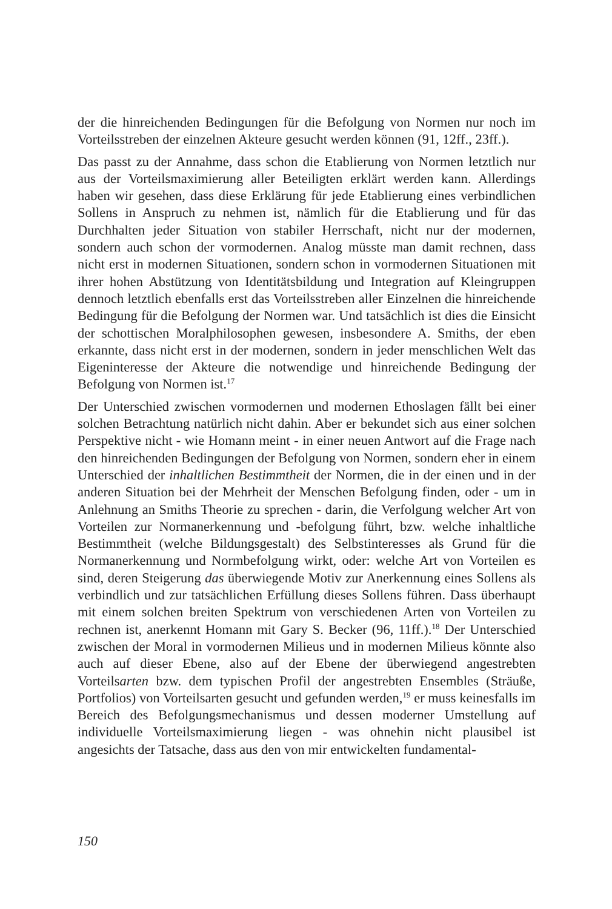der die hinreichenden Bedingungen für die Befolgung von Normen nur noch im Vorteilsstreben der einzelnen Akteure gesucht werden können (91, 12ff., 23ff.).
Das passt zu der Annahme, dass schon die Etablierung von Normen letztlich nur aus der Vorteilsmaximierung aller Beteiligten erklärt werden kann. Allerdings haben wir gesehen, dass diese Erklärung für jede Etablierung eines verbindlichen Sollens in Anspruch zu nehmen ist, nämlich für die Etablierung und für das Durchhalten jeder Situation von stabiler Herrschaft, nicht nur der modernen, sondern auch schon der vormodernen. Analog müsste man damit rechnen, dass nicht erst in modernen Situationen, sondern schon in vormodernen Situationen mit ihrer hohen Abstützung von Identitätsbildung und Integration auf Kleingruppen dennoch letztlich ebenfalls erst das Vorteilsstreben aller Einzelnen die hinreichende Bedingung für die Befolgung der Normen war. Und tatsächlich ist dies die Einsicht der schottischen Moralphilosophen gewesen, insbesondere A. Smiths, der eben erkannte, dass nicht erst in der modernen, sondern in jeder menschlichen Welt das Eigeninteresse der Akteure die notwendige und hinreichende Bedingung der Befolgung von Normen ist.<sup>17</sup>
Der Unterschied zwischen vormodernen und modernen Ethoslagen fällt bei einer solchen Betrachtung natürlich nicht dahin. Aber er bekundet sich aus einer solchen Perspektive nicht - wie Homann meint - in einer neuen Antwort auf die Frage nach den hinreichenden Bedingungen der Befolgung von Normen, sondern eher in einem Unterschied der inhaltlichen Bestimmtheit der Normen, die in der einen und in der anderen Situation bei der Mehrheit der Menschen Befolgung finden, oder - um in Anlehnung an Smiths Theorie zu sprechen - darin, die Verfolgung welcher Art von Vorteilen zur Normanerkennung und -befolgung führt, bzw. welche inhaltliche Bestimmtheit (welche Bildungsgestalt) des Selbstinteresses als Grund für die Normanerkennung und Normbefolgung wirkt, oder: welche Art von Vorteilen es sind, deren Steigerung das überwiegende Motiv zur Anerkennung eines Sollens als verbindlich und zur tatsächlichen Erfüllung dieses Sollens führen. Dass überhaupt mit einem solchen breiten Spektrum von verschiedenen Arten von Vorteilen zu rechnen ist, anerkennt Homann mit Gary S. Becker (96, 11ff.).<sup>18</sup> Der Unterschied zwischen der Moral in vormodernen Milieus und in modernen Milieus könnte also auch auf dieser Ebene, also auf der Ebene der überwiegend angestrebten Vorteilsarten bzw. dem typischen Profil der angestrebten Ensembles (Sträuße, Portfolios) von Vorteilsarten gesucht und gefunden werden,<sup>19</sup> er muss keinesfalls im Bereich des Befolgungsmechanismus und dessen moderner Umstellung auf individuelle Vorteilsmaximierung liegen - was ohnehin nicht plausibel ist angesichts der Tatsache, dass aus den von mir entwickelten fundamental-
150